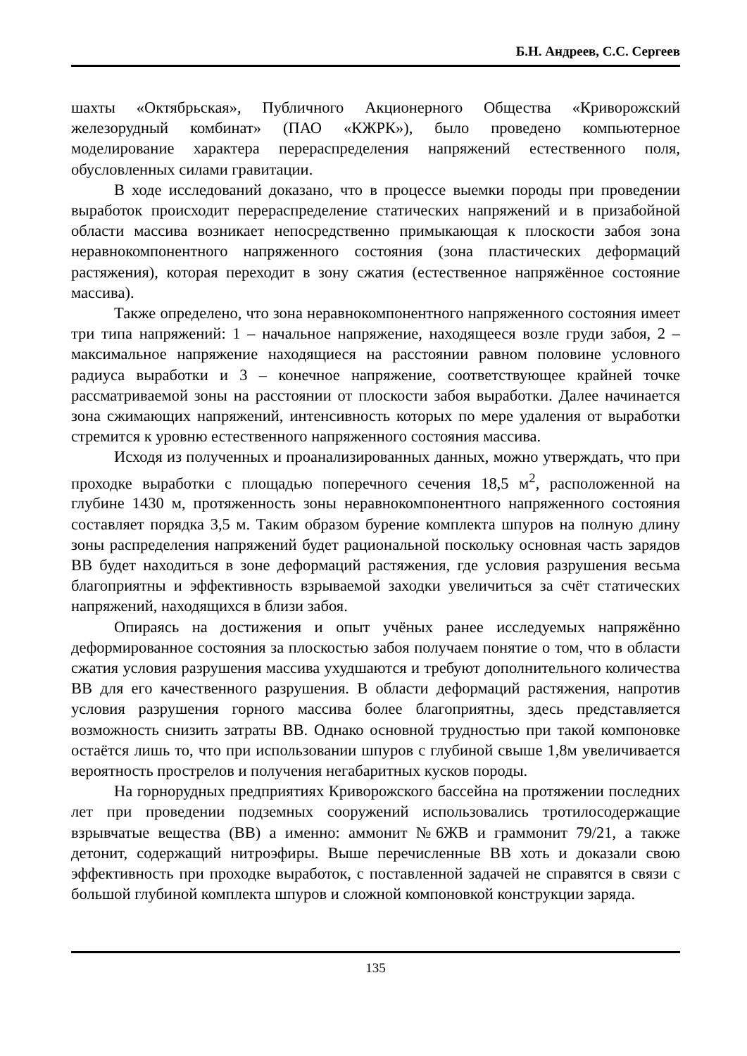Б.Н. Андреев, С.С. Сергеев
шахты «Октябрьская», Публичного Акционерного Общества «Криворожский железорудный комбинат» (ПАО «КЖРК»), было проведено компьютерное моделирование характера перераспределения напряжений естественного поля, обусловленных силами гравитации.
В ходе исследований доказано, что в процессе выемки породы при проведении выработок происходит перераспределение статических напряжений и в призабойной области массива возникает непосредственно примыкающая к плоскости забоя зона неравнокомпонентного напряженного состояния (зона пластических деформаций растяжения), которая переходит в зону сжатия (естественное напряжённое состояние массива).
Также определено, что зона неравнокомпонентного напряженного состояния имеет три типа напряжений: 1 – начальное напряжение, находящееся возле груди забоя, 2 – максимальное напряжение находящиеся на расстоянии равном половине условного радиуса выработки и 3 – конечное напряжение, соответствующее крайней точке рассматриваемой зоны на расстоянии от плоскости забоя выработки. Далее начинается зона сжимающих напряжений, интенсивность которых по мере удаления от выработки стремится к уровню естественного напряженного состояния массива.
Исходя из полученных и проанализированных данных, можно утверждать, что при проходке выработки с площадью поперечного сечения 18,5 м<sup>2</sup>, расположенной на глубине 1430 м, протяженность зоны неравнокомпонентного напряженного состояния составляет порядка 3,5 м. Таким образом бурение комплекта шпуров на полную длину зоны распределения напряжений будет рациональной поскольку основная часть зарядов ВВ будет находиться в зоне деформаций растяжения, где условия разрушения весьма благоприятны и эффективность взрываемой заходки увеличиться за счёт статических напряжений, находящихся в близи забоя.
Опираясь на достижения и опыт учёных ранее исследуемых напряжённо деформированное состояния за плоскостью забоя получаем понятие о том, что в области сжатия условия разрушения массива ухудшаются и требуют дополнительного количества ВВ для его качественного разрушения. В области деформаций растяжения, напротив условия разрушения горного массива более благоприятны, здесь представляется возможность снизить затраты ВВ. Однако основной трудностью при такой компоновке остаётся лишь то, что при использовании шпуров с глубиной свыше 1,8м увеличивается вероятность прострелов и получения негабаритных кусков породы.
На горнорудных предприятиях Криворожского бассейна на протяжении последних лет при проведении подземных сооружений использовались тротилосодержащие взрывчатые вещества (ВВ) а именно: аммонит №6ЖВ и граммонит 79/21, а также детонит, содержащий нитроэфиры. Выше перечисленные ВВ хоть и доказали свою эффективность при проходке выработок, с поставленной задачей не справятся в связи с большой глубиной комплекта шпуров и сложной компоновкой конструкции заряда.
135